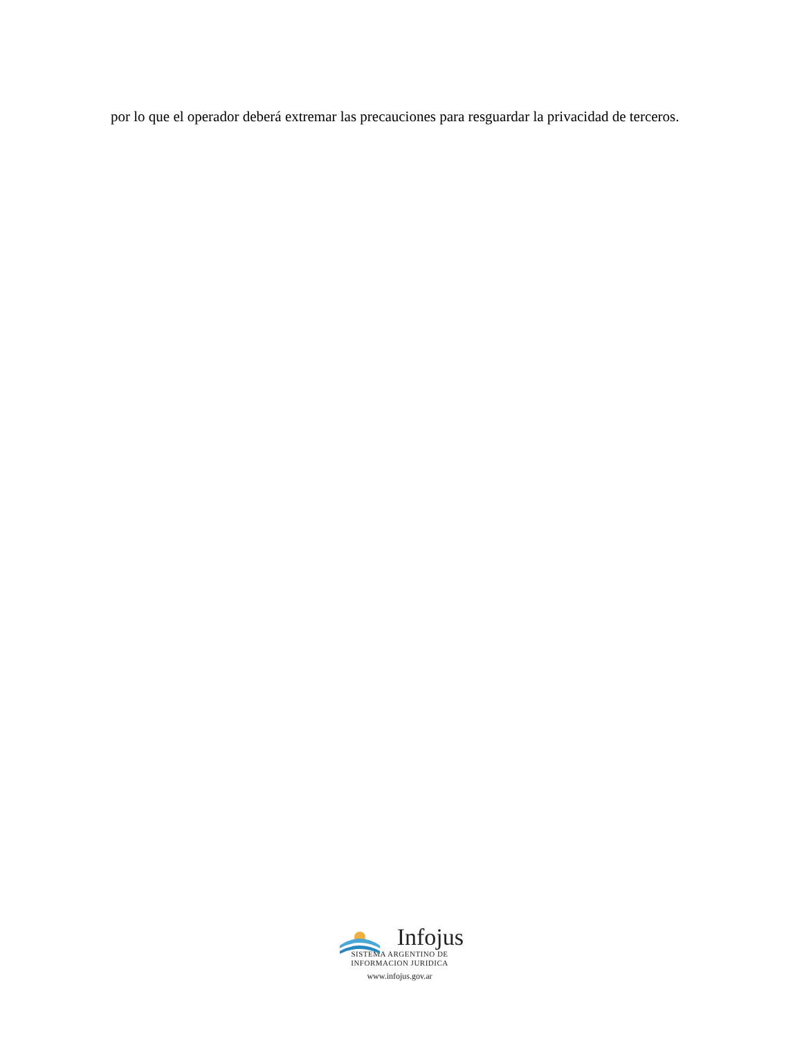por lo que el operador deberá extremar las precauciones para resguardar la privacidad de terceros.
Infojus
SISTEMA ARGENTINO DE
INFORMACION JURIDICA
www.infojus.gov.ar